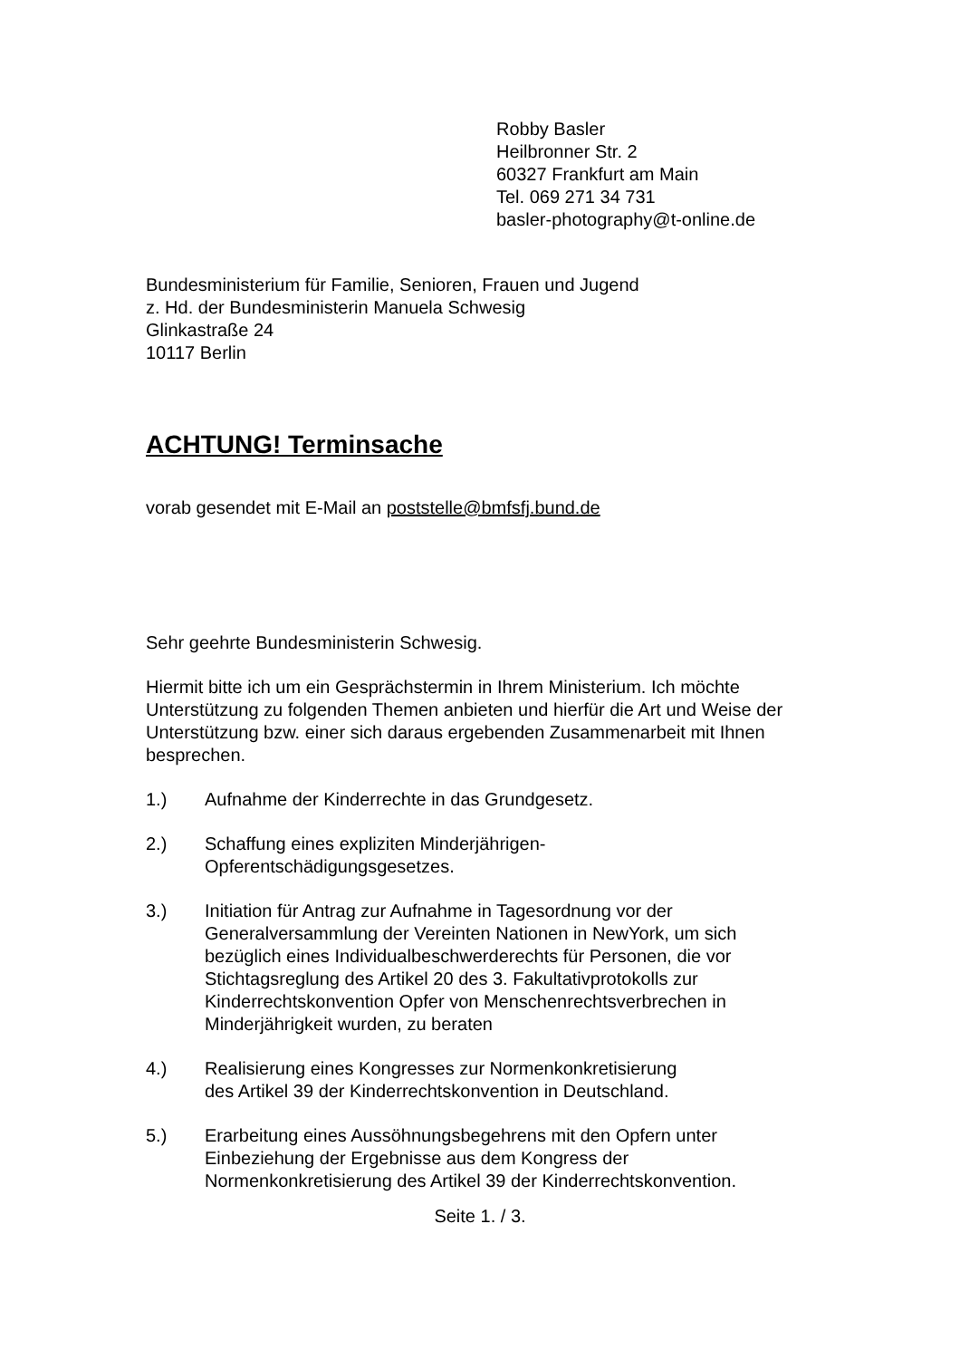Robby Basler
Heilbronner Str. 2
60327 Frankfurt am Main
Tel. 069 271 34 731
basler-photography@t-online.de
Bundesministerium für Familie, Senioren, Frauen und Jugend
z. Hd. der Bundesministerin Manuela Schwesig
Glinkastraße 24
10117 Berlin
ACHTUNG! Terminsache
vorab gesendet mit E-Mail an poststelle@bmfsfj.bund.de
Sehr geehrte Bundesministerin Schwesig.
Hiermit bitte ich um ein Gesprächstermin in Ihrem Ministerium. Ich möchte Unterstützung zu folgenden Themen anbieten und hierfür die Art und Weise der Unterstützung bzw. einer sich daraus ergebenden Zusammenarbeit mit Ihnen besprechen.
1.) Aufnahme der Kinderrechte in das Grundgesetz.
2.) Schaffung eines expliziten Minderjährigen-
Opferentschädigungsgesetzes.
3.) Initiation für Antrag zur Aufnahme in Tagesordnung vor der Generalversammlung der Vereinten Nationen in NewYork, um sich bezüglich eines Individualbeschwerderechts für Personen, die vor Stichtagsreglung des Artikel 20 des 3. Fakultativprotokolls zur Kinderrechtskonvention Opfer von Menschenrechtsverbrechen in Minderjährigkeit wurden, zu beraten
4.) Realisierung eines Kongresses zur Normenkonkretisierung
des Artikel 39 der Kinderrechtskonvention in Deutschland.
5.) Erarbeitung eines Aussöhnungsbegehrens mit den Opfern unter Einbeziehung der Ergebnisse aus dem Kongress der Normenkonkretisierung des Artikel 39 der Kinderrechtskonvention.
Seite 1. / 3.